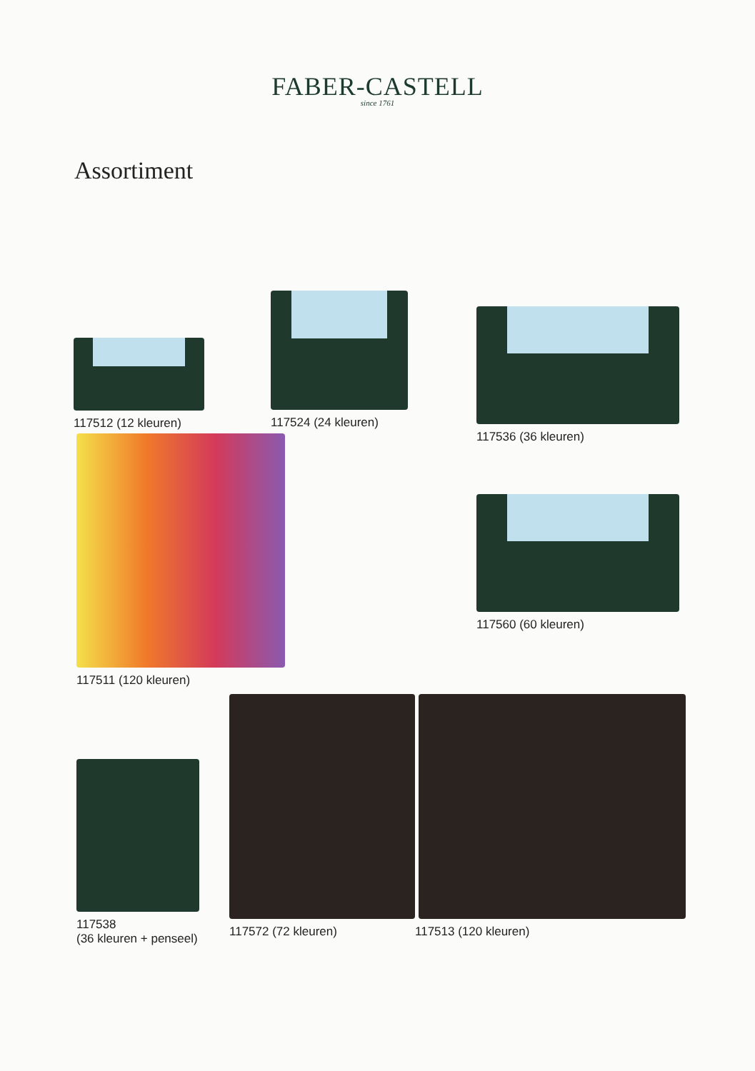FABER-CASTELL
since 1761
Assortiment
117512 (12 kleuren)
117524 (24 kleuren) 117536 (36 kleuren)
117511 (120 kleuren)
117560 (60 kleuren)
117538
(36 kleuren + penseel)
117572 (72 kleuren) 117513 (120 kleuren)